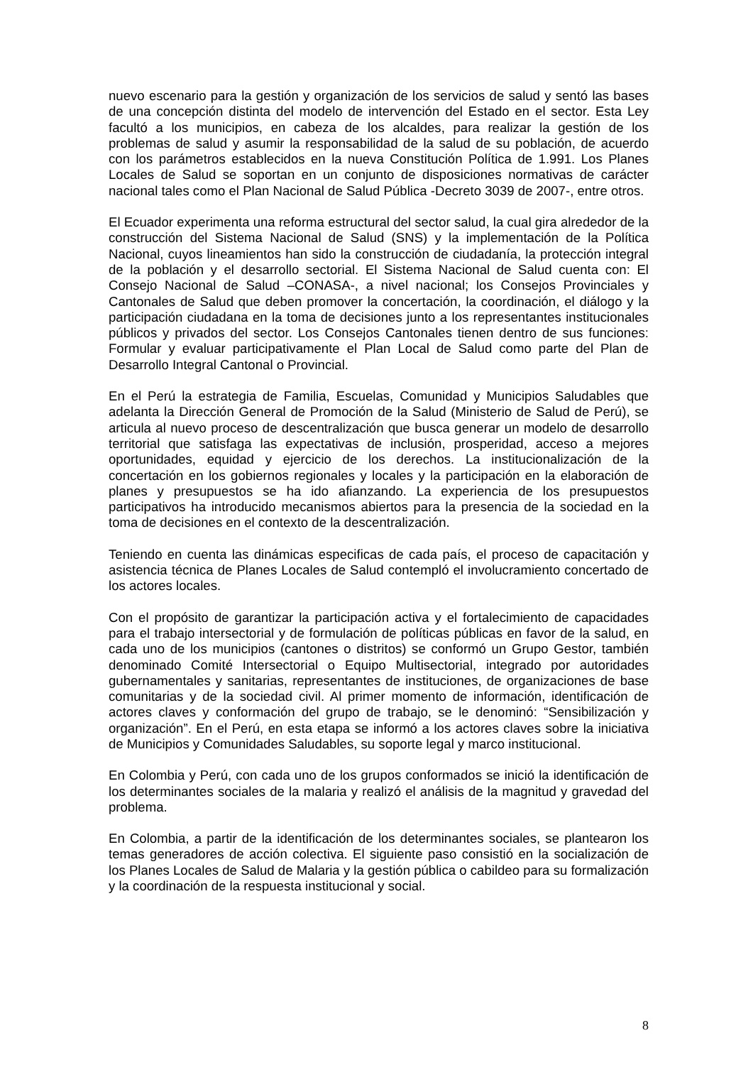nuevo escenario para la gestión y organización de los servicios de salud y sentó las bases de una concepción distinta del modelo de intervención del Estado en el sector. Esta Ley facultó a los municipios, en cabeza de los alcaldes, para realizar la gestión de los problemas de salud y asumir la responsabilidad de la salud de su población, de acuerdo con los parámetros establecidos en la nueva Constitución Política de 1.991. Los Planes Locales de Salud se soportan en un conjunto de disposiciones normativas de carácter nacional tales como el Plan Nacional de Salud Pública -Decreto 3039 de 2007-, entre otros.
El Ecuador experimenta una reforma estructural del sector salud, la cual gira alrededor de la construcción del Sistema Nacional de Salud (SNS) y la implementación de la Política Nacional, cuyos lineamientos han sido la construcción de ciudadanía, la protección integral de la población y el desarrollo sectorial. El Sistema Nacional de Salud cuenta con: El Consejo Nacional de Salud –CONASA-, a nivel nacional; los Consejos Provinciales y Cantonales de Salud que deben promover la concertación, la coordinación, el diálogo y la participación ciudadana en la toma de decisiones junto a los representantes institucionales públicos y privados del sector. Los Consejos Cantonales tienen dentro de sus funciones: Formular y evaluar participativamente el Plan Local de Salud como parte del Plan de Desarrollo Integral Cantonal o Provincial.
En el Perú la estrategia de Familia, Escuelas, Comunidad y Municipios Saludables que adelanta la Dirección General de Promoción de la Salud (Ministerio de Salud de Perú), se articula al nuevo proceso de descentralización que busca generar un modelo de desarrollo territorial que satisfaga las expectativas de inclusión, prosperidad, acceso a mejores oportunidades, equidad y ejercicio de los derechos. La institucionalización de la concertación en los gobiernos regionales y locales y la participación en la elaboración de planes y presupuestos se ha ido afianzando. La experiencia de los presupuestos participativos ha introducido mecanismos abiertos para la presencia de la sociedad en la toma de decisiones en el contexto de la descentralización.
Teniendo en cuenta las dinámicas especificas de cada país, el proceso de capacitación y asistencia técnica de Planes Locales de Salud contempló el involucramiento concertado de los actores locales.
Con el propósito de garantizar la participación activa y el fortalecimiento de capacidades para el trabajo intersectorial y de formulación de políticas públicas en favor de la salud, en cada uno de los municipios (cantones o distritos) se conformó un Grupo Gestor, también denominado Comité Intersectorial o Equipo Multisectorial, integrado por autoridades gubernamentales y sanitarias, representantes de instituciones, de organizaciones de base comunitarias y de la sociedad civil. Al primer momento de información, identificación de actores claves y conformación del grupo de trabajo, se le denominó: “Sensibilización y organización”. En el Perú, en esta etapa se informó a los actores claves sobre la iniciativa de Municipios y Comunidades Saludables, su soporte legal y marco institucional.
En Colombia y Perú, con cada uno de los grupos conformados se inició la identificación de los determinantes sociales de la malaria y realizó el análisis de la magnitud y gravedad del problema.
En Colombia, a partir de la identificación de los determinantes sociales, se plantearon los temas generadores de acción colectiva. El siguiente paso consistió en la socialización de los Planes Locales de Salud de Malaria y la gestión pública o cabildeo para su formalización y la coordinación de la respuesta institucional y social.
8